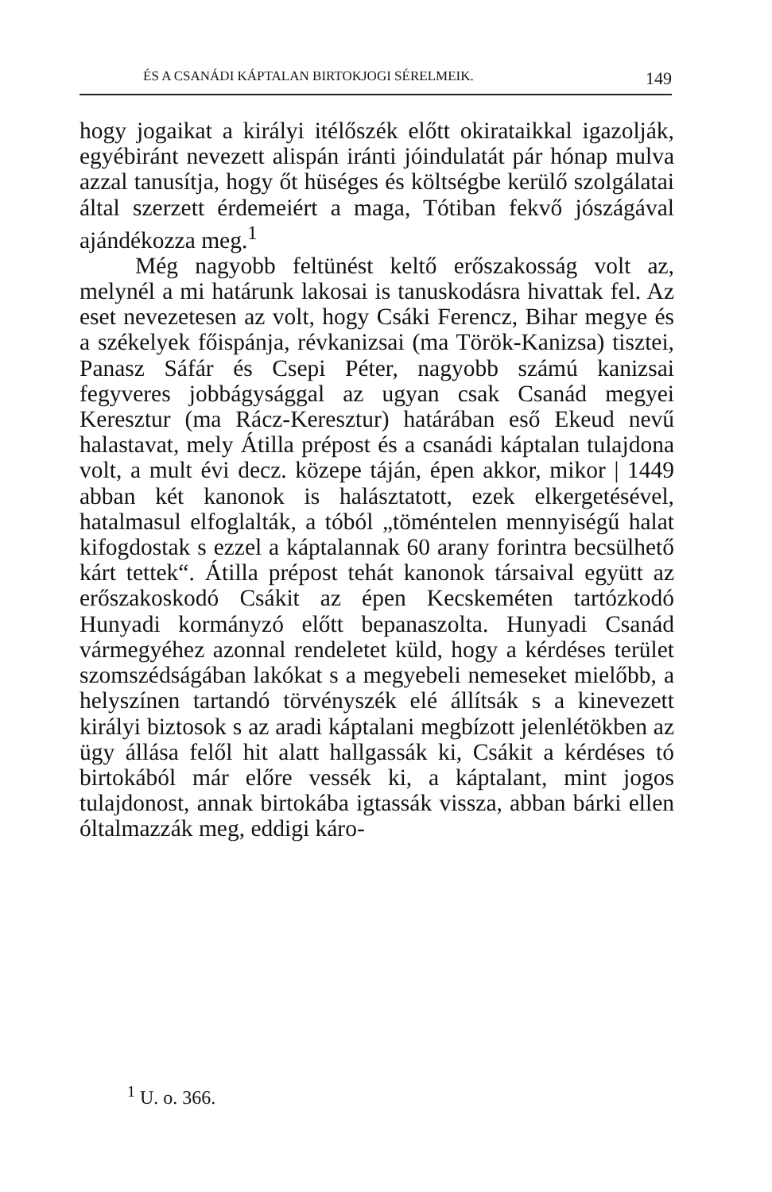ÉS A CSANÁDI KÁPTALAN BIRTOKJOGI SÉRELMEIK. 149
hogy jogaikat a királyi itélőszék előtt okirataikkal igazolják, egyébiránt nevezett alispán iránti jóindulatát pár hónap mulva azzal tanusítja, hogy őt hüséges és költségbe kerülő szolgálatai által szerzett érdemeiért a maga, Tótiban fekvő jószágával ajándékozza meg.<sup>1</sup>
Még nagyobb feltünést keltő erőszakosság volt az, melynél a mi határunk lakosai is tanuskodásra hivattak fel. Az eset nevezetesen az volt, hogy Csáki Ferencz, Bihar megye és a székelyek főispánja, révkanizsai (ma Török-Kanizsa) tisztei, Panasz Sáfár és Csepi Péter, nagyobb számú kanizsai fegyveres jobbágysággal az ugyan csak Csanád megyei Keresztur (ma Rácz-Keresztur) határában eső Ekeud nevű halastavat, mely Átilla prépost és a csanádi káptalan tulajdona volt, a mult évi decz. közepe táján, épen akkor, mikor | 1449 abban két kanonok is halásztatott, ezek elkergetésével, hatalmasul elfoglalták, a tóból „töméntelen mennyiségű halat kifogdostak s ezzel a káptalannak 60 arany forintra becsülhető kárt tettek“. Átilla prépost tehát kanonok társaival együtt az erőszakoskodó Csákit az épen Kecskeméten tartózkodó Hunyadi kormányzó előtt bepanaszolta. Hunyadi Csanád vármegyéhez azonnal rendeletet küld, hogy a kérdéses terület szomszédságában lakókat s a megyebeli nemeseket mielőbb, a helyszínen tartandó törvényszék elé állítsák s a kinevezett királyi biztosok s az aradi káptalani megbízott jelenlétökben az ügy állása felől hit alatt hallgassák ki, Csákit a kérdéses tó birtokából már előre vessék ki, a káptalant, mint jogos tulajdonost, annak birtokába igtassák vissza, abban bárki ellen óltalmazzák meg, eddigi káro-
<sup>1</sup> U. o. 366.